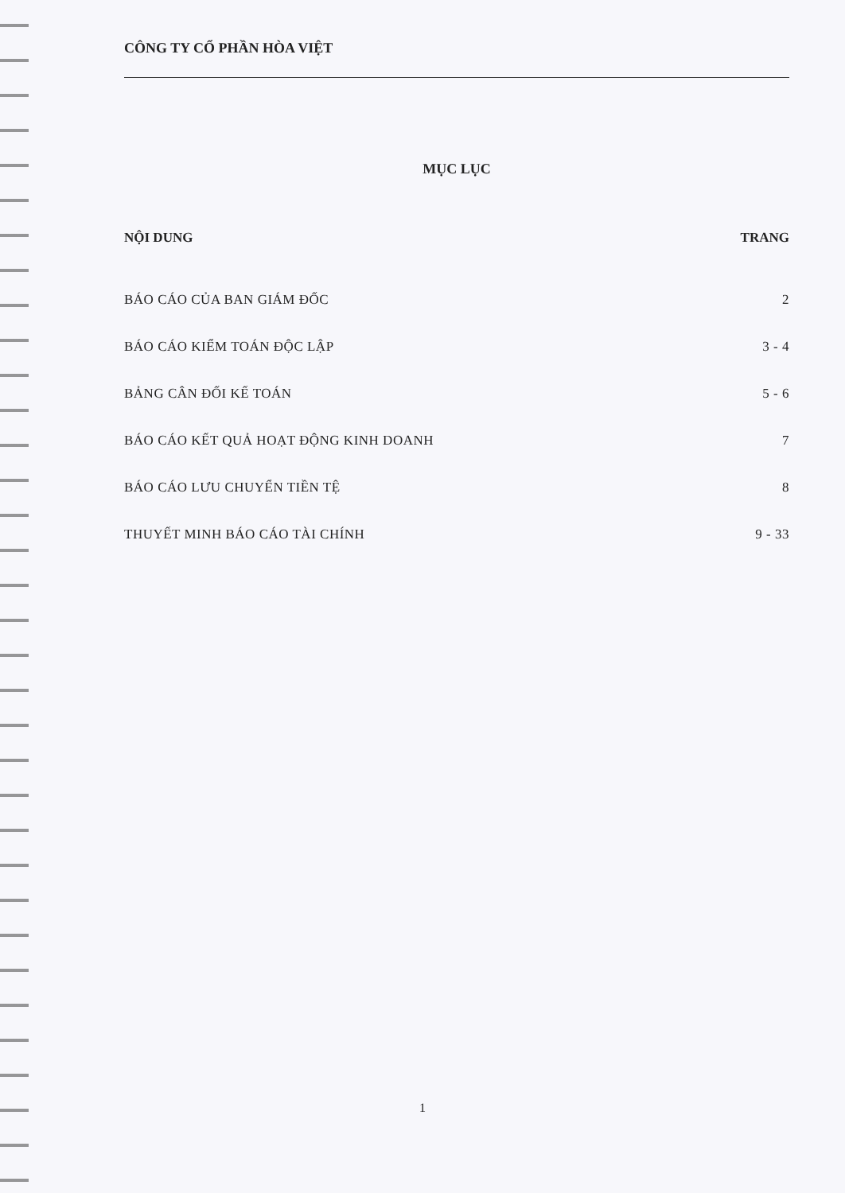CÔNG TY CỔ PHẦN HÒA VIỆT
MỤC LỤC
NỘI DUNG TRANG
BÁO CÁO CỦA BAN GIÁM ĐỐC 2
BÁO CÁO KIỂM TOÁN ĐỘC LẬP 3 - 4
BẢNG CÂN ĐỐI KẾ TOÁN 5 - 6
BÁO CÁO KẾT QUẢ HOẠT ĐỘNG KINH DOANH 7
BÁO CÁO LƯU CHUYỂN TIỀN TỆ 8
THUYẾT MINH BÁO CÁO TÀI CHÍNH 9 - 33
1